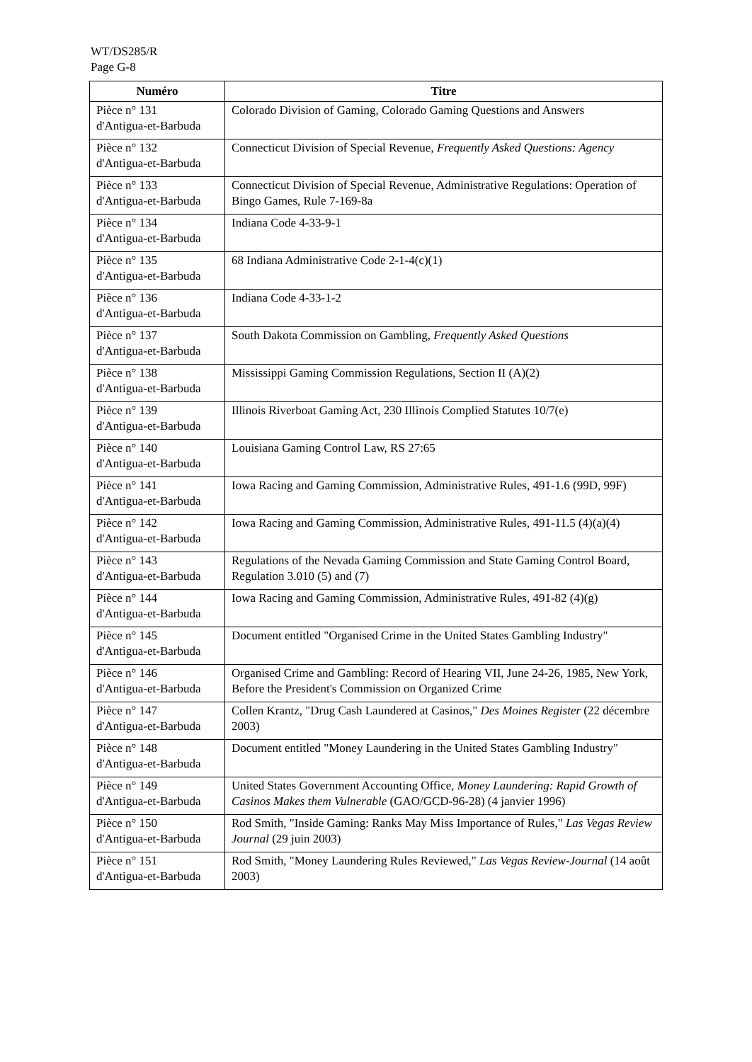WT/DS285/R
Page G-8
| Numéro | Titre |
| --- | --- |
| Pièce n° 131 d'Antigua-et-Barbuda | Colorado Division of Gaming, Colorado Gaming Questions and Answers |
| Pièce n° 132 d'Antigua-et-Barbuda | Connecticut Division of Special Revenue, Frequently Asked Questions: Agency |
| Pièce n° 133 d'Antigua-et-Barbuda | Connecticut Division of Special Revenue, Administrative Regulations: Operation of Bingo Games, Rule 7-169-8a |
| Pièce n° 134 d'Antigua-et-Barbuda | Indiana Code 4-33-9-1 |
| Pièce n° 135 d'Antigua-et-Barbuda | 68 Indiana Administrative Code 2-1-4(c)(1) |
| Pièce n° 136 d'Antigua-et-Barbuda | Indiana Code 4-33-1-2 |
| Pièce n° 137 d'Antigua-et-Barbuda | South Dakota Commission on Gambling, Frequently Asked Questions |
| Pièce n° 138 d'Antigua-et-Barbuda | Mississippi Gaming Commission Regulations, Section II (A)(2) |
| Pièce n° 139 d'Antigua-et-Barbuda | Illinois Riverboat Gaming Act, 230 Illinois Complied Statutes 10/7(e) |
| Pièce n° 140 d'Antigua-et-Barbuda | Louisiana Gaming Control Law, RS 27:65 |
| Pièce n° 141 d'Antigua-et-Barbuda | Iowa Racing and Gaming Commission, Administrative Rules, 491-1.6 (99D, 99F) |
| Pièce n° 142 d'Antigua-et-Barbuda | Iowa Racing and Gaming Commission, Administrative Rules, 491-11.5 (4)(a)(4) |
| Pièce n° 143 d'Antigua-et-Barbuda | Regulations of the Nevada Gaming Commission and State Gaming Control Board, Regulation 3.010 (5) and (7) |
| Pièce n° 144 d'Antigua-et-Barbuda | Iowa Racing and Gaming Commission, Administrative Rules, 491-82 (4)(g) |
| Pièce n° 145 d'Antigua-et-Barbuda | Document entitled "Organised Crime in the United States Gambling Industry" |
| Pièce n° 146 d'Antigua-et-Barbuda | Organised Crime and Gambling: Record of Hearing VII, June 24-26, 1985, New York, Before the President's Commission on Organized Crime |
| Pièce n° 147 d'Antigua-et-Barbuda | Collen Krantz, "Drug Cash Laundered at Casinos," Des Moines Register (22 décembre 2003) |
| Pièce n° 148 d'Antigua-et-Barbuda | Document entitled "Money Laundering in the United States Gambling Industry" |
| Pièce n° 149 d'Antigua-et-Barbuda | United States Government Accounting Office, Money Laundering: Rapid Growth of Casinos Makes them Vulnerable (GAO/GCD-96-28) (4 janvier 1996) |
| Pièce n° 150 d'Antigua-et-Barbuda | Rod Smith, "Inside Gaming: Ranks May Miss Importance of Rules," Las Vegas Review Journal (29 juin 2003) |
| Pièce n° 151 d'Antigua-et-Barbuda | Rod Smith, "Money Laundering Rules Reviewed," Las Vegas Review-Journal (14 août 2003) |